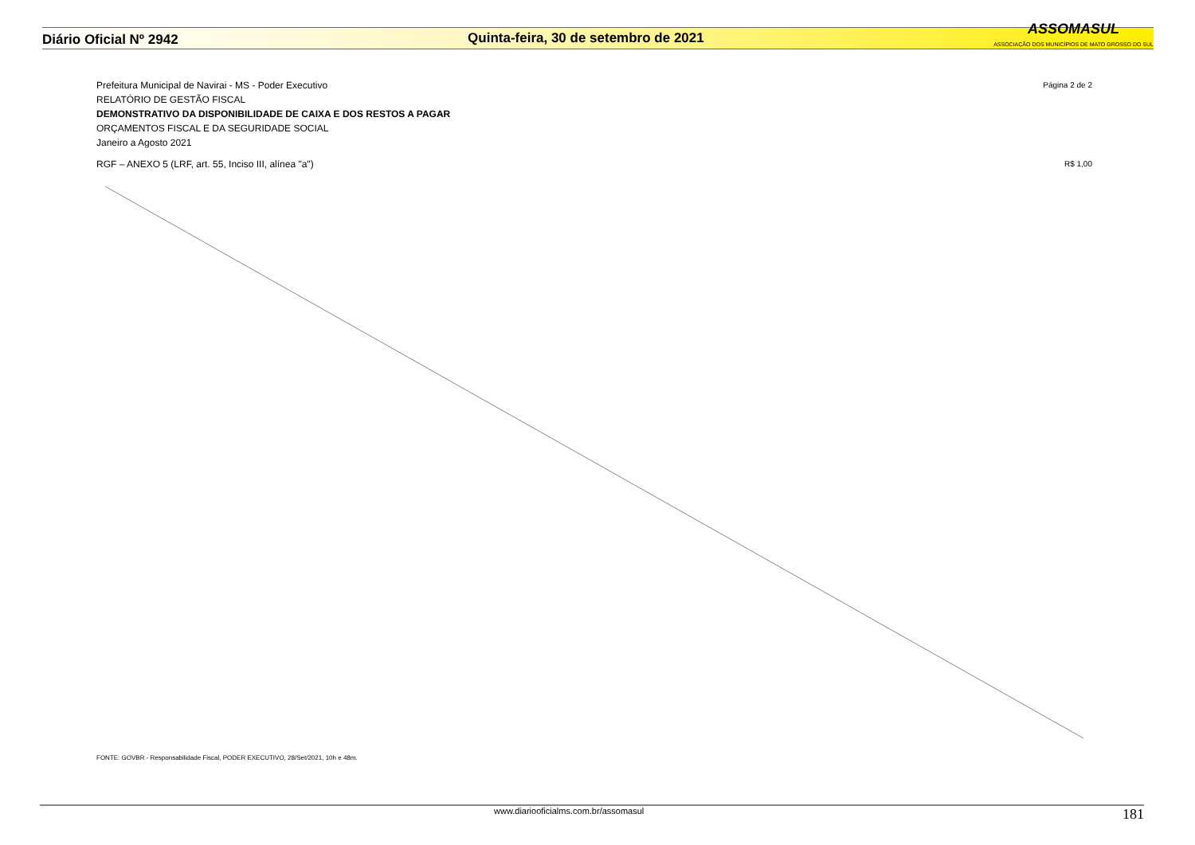Diário Oficial Nº 2942
Quinta-feira, 30 de setembro de 2021
ASSOMASUL
ASSOCIAÇÃO DOS MUNICÍPIOS DE MATO GROSSO DO SUL
Prefeitura Municipal de Navirai - MS - Poder Executivo Página 2 de 2
RELATÓRIO DE GESTÃO FISCAL
DEMONSTRATIVO DA DISPONIBILIDADE DE CAIXA E DOS RESTOS A PAGAR
ORÇAMENTOS FISCAL E DA SEGURIDADE SOCIAL
Janeiro a Agosto 2021
RGF – ANEXO 5 (LRF, art. 55, Inciso III, alínea "a") R$ 1,00
FONTE: GOVBR - Responsabilidade Fiscal, PODER EXECUTIVO, 28/Set/2021, 10h e 48m.
www.diariooficialms.com.br/assomasul 181